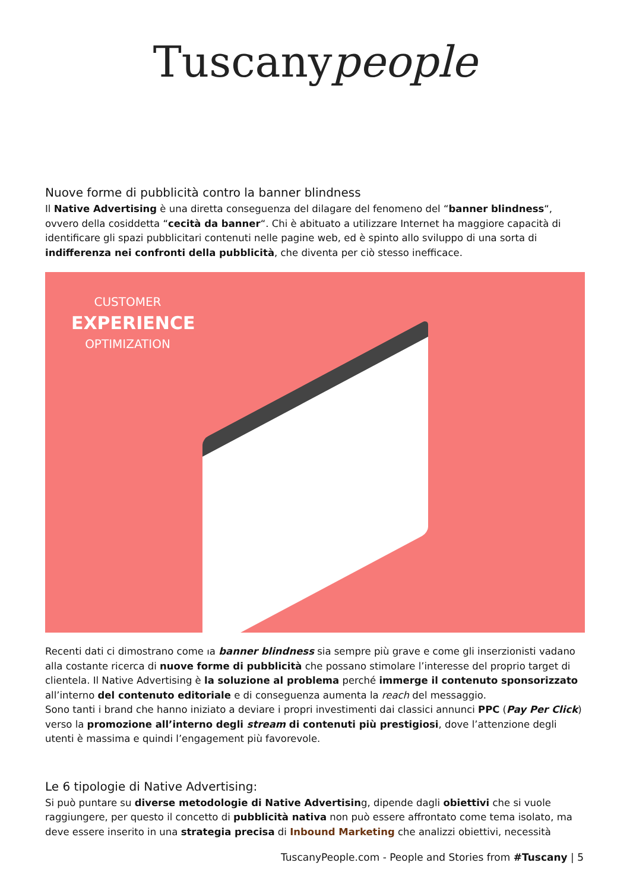Tuscanypeople
Nuove forme di pubblicità contro la banner blindness
Il Native Advertising è una diretta conseguenza del dilagare del fenomeno del “banner blindness“, ovvero della cosiddetta “cecità da banner“. Chi è abituato a utilizzare Internet ha maggiore capacità di identificare gli spazi pubblicitari contenuti nelle pagine web, ed è spinto allo sviluppo di una sorta di indifferenza nei confronti della pubblicità, che diventa per ciò stesso inefficace.
CUSTOMER
EXPERIENCE
OPTIMIZATION
Recenti dati ci dimostrano come la banner blindness sia sempre più grave e come gli inserzionisti vadano alla costante ricerca di nuove forme di pubblicità che possano stimolare l’interesse del proprio target di clientela. Il Native Advertising è la soluzione al problema perché immerge il contenuto sponsorizzato all’interno del contenuto editoriale e di conseguenza aumenta la reach del messaggio.
Sono tanti i brand che hanno iniziato a deviare i propri investimenti dai classici annunci PPC (Pay Per Click) verso la promozione all’interno degli stream di contenuti più prestigiosi, dove l’attenzione degli utenti è massima e quindi l’engagement più favorevole.
Le 6 tipologie di Native Advertising:
Si può puntare su diverse metodologie di Native Advertising, dipende dagli obiettivi che si vuole raggiungere, per questo il concetto di pubblicità nativa non può essere affrontato come tema isolato, ma deve essere inserito in una strategia precisa di Inbound Marketing che analizzi obiettivi, necessità
TuscanyPeople.com - People and Stories from #Tuscany | 5